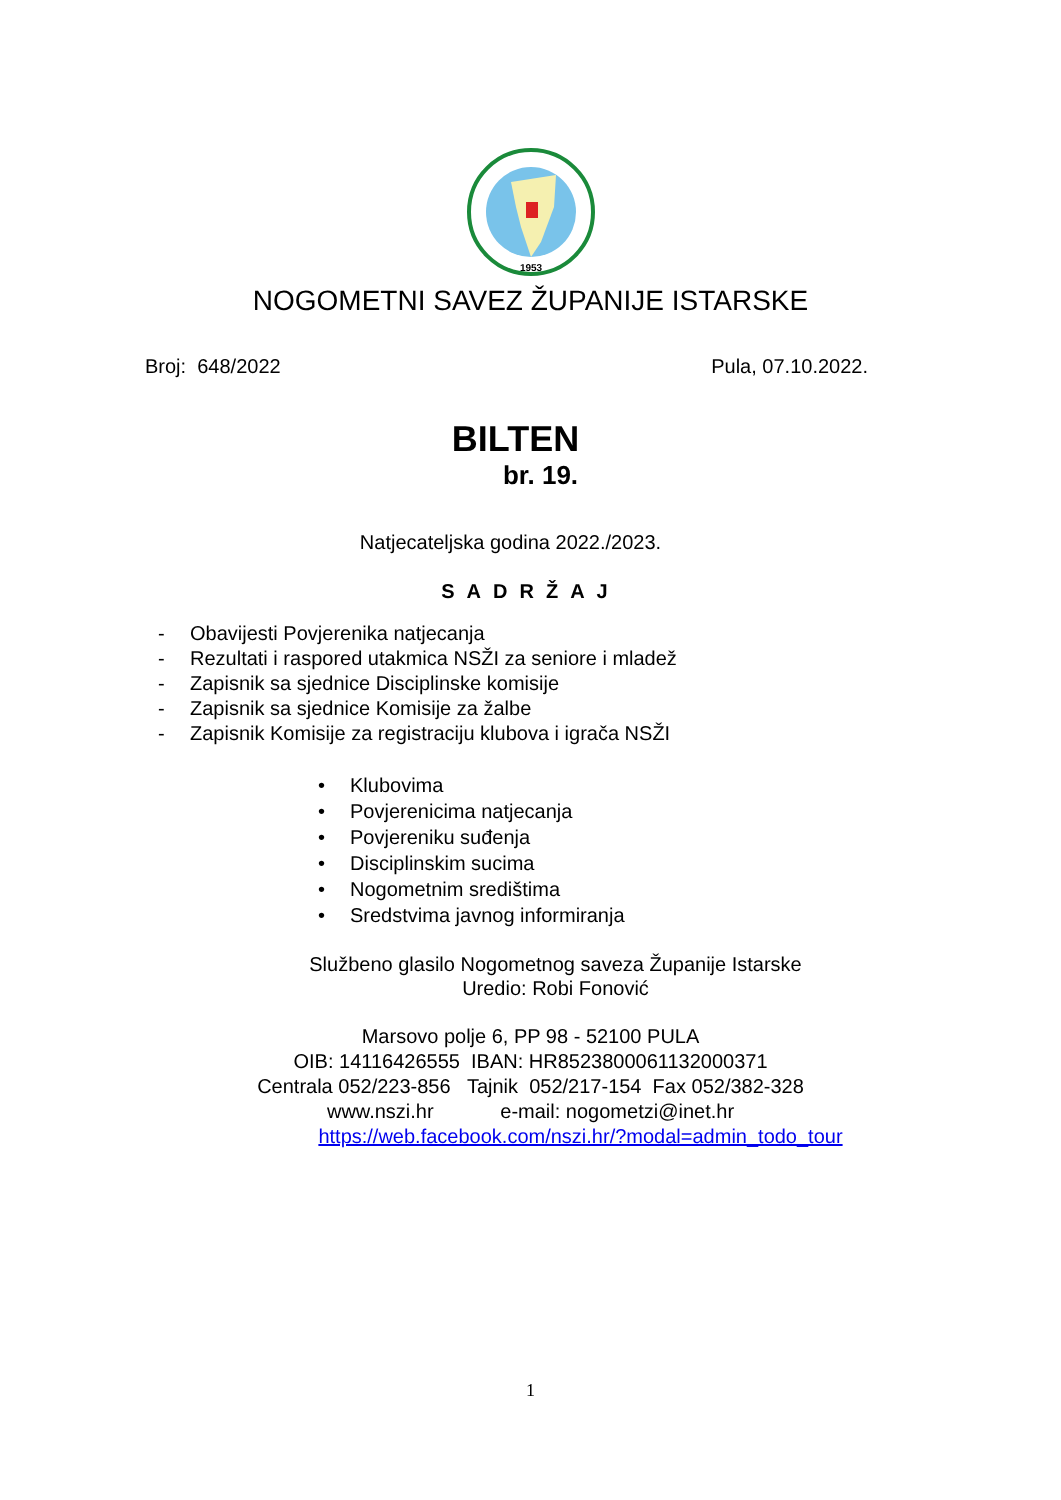1953
NOGOMETNI SAVEZ ŽUPANIJE ISTARSKE
Broj: 648/2022 Pula, 07.10.2022.
BILTEN
br. 19.
Natjecateljska godina 2022./2023.
SADRŽAJ
- Obavijesti Povjerenika natjecanja
- Rezultati i raspored utakmica NSŽI za seniore i mladež
- Zapisnik sa sjednice Disciplinske komisije
- Zapisnik sa sjednice Komisije za žalbe
- Zapisnik Komisije za registraciju klubova i igrača NSŽI
• Klubovima
• Povjerenicima natjecanja
• Povjereniku suđenja
• Disciplinskim sucima
• Nogometnim središtima
• Sredstvima javnog informiranja
Službeno glasilo Nogometnog saveza Županije Istarske
Uredio: Robi Fonović
Marsovo polje 6, PP 98 - 52100 PULA
OIB: 14116426555 IBAN: HR8523800061132000371
Centrala 052/223-856 Tajnik 052/217-154 Fax 052/382-328
www.nszi.hr e-mail: nogometzi@inet.hr
https://web.facebook.com/nszi.hr/?modal=admin_todo_tour
1